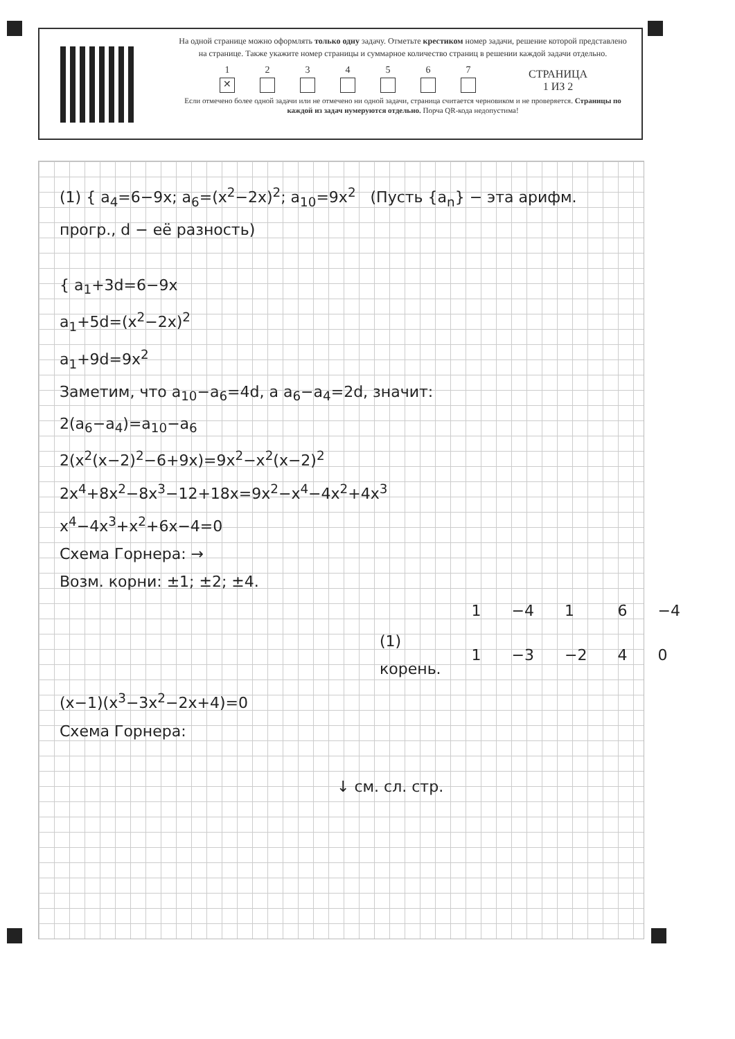На одной странице можно оформлять только одну задачу. Отметьте крестиком номер задачи, решение которой представлено на странице. Также укажите номер страницы и суммарное количество страниц в решении каждой задачи отдельно.
1
✕
2
3
4
5
6
7
СТРАНИЦА
1 ИЗ 2
Если отмечено более одной задачи или не отмечено ни одной задачи, страница считается черновиком и не проверяется. Страницы по каждой из задач нумеруются отдельно. Порча QR-кода недопустима!
(1) { a<sub>4</sub>=6−9x; a<sub>6</sub>=(x<sup>2</sup>−2x)<sup>2</sup>; a<sub>10</sub>=9x<sup>2</sup> (Пусть {a<sub>n</sub>} − эта арифм. прогр., d − её разность)
{ a<sub>1</sub>+3d=6−9x
a<sub>1</sub>+5d=(x<sup>2</sup>−2x)<sup>2</sup>
a<sub>1</sub>+9d=9x<sup>2</sup>
Заметим, что a<sub>10</sub>−a<sub>6</sub>=4d, а a<sub>6</sub>−a<sub>4</sub>=2d, значит:
2(a<sub>6</sub>−a<sub>4</sub>)=a<sub>10</sub>−a<sub>6</sub>
2(x<sup>2</sup>(x−2)<sup>2</sup>−6+9x)=9x<sup>2</sup>−x<sup>2</sup>(x−2)<sup>2</sup>
2x<sup>4</sup>+8x<sup>2</sup>−8x<sup>3</sup>−12+18x=9x<sup>2</sup>−x<sup>4</sup>−4x<sup>2</sup>+4x<sup>3</sup>
x<sup>4</sup>−4x<sup>3</sup>+x<sup>2</sup>+6x−4=0
Схема Горнера: →
Возм. корни: ±1; ±2; ±4.
| | 1 | −4 | 1 | 6 | −4 |
| (1) корень. | 1 | −3 | −2 | 4 | 0 |
(x−1)(x<sup>3</sup>−3x<sup>2</sup>−2x+4)=0
Схема Горнера:
↓ см. сл. стр.